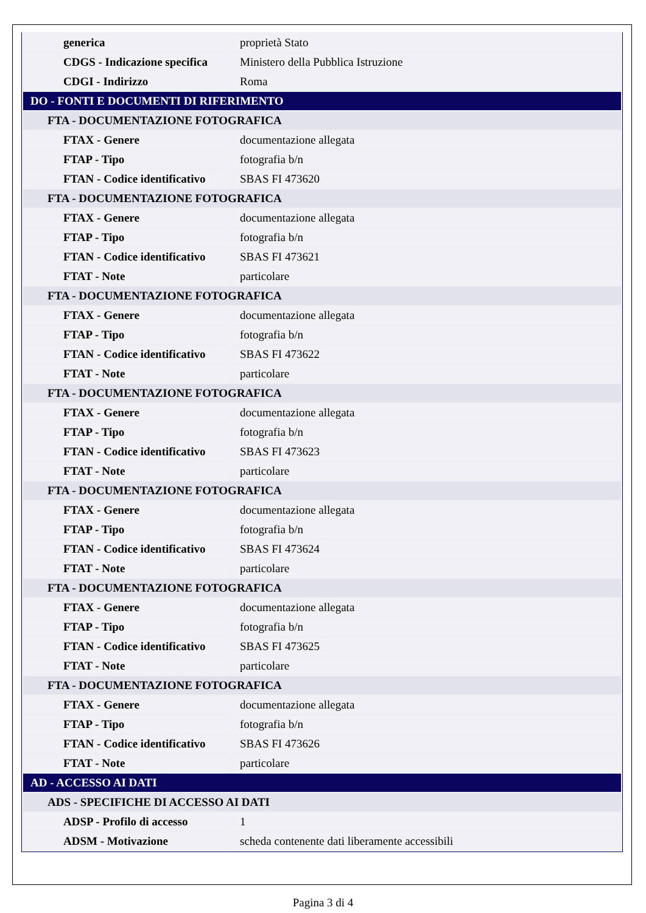| generica | proprietà Stato |
| CDGS - Indicazione specifica | Ministero della Pubblica Istruzione |
| CDGI - Indirizzo | Roma |
| DO - FONTI E DOCUMENTI DI RIFERIMENTO | |
| FTA - DOCUMENTAZIONE FOTOGRAFICA | |
| FTAX - Genere | documentazione allegata |
| FTAP - Tipo | fotografia b/n |
| FTAN - Codice identificativo | SBAS FI 473620 |
| FTA - DOCUMENTAZIONE FOTOGRAFICA | |
| FTAX - Genere | documentazione allegata |
| FTAP - Tipo | fotografia b/n |
| FTAN - Codice identificativo | SBAS FI 473621 |
| FTAT - Note | particolare |
| FTA - DOCUMENTAZIONE FOTOGRAFICA | |
| FTAX - Genere | documentazione allegata |
| FTAP - Tipo | fotografia b/n |
| FTAN - Codice identificativo | SBAS FI 473622 |
| FTAT - Note | particolare |
| FTA - DOCUMENTAZIONE FOTOGRAFICA | |
| FTAX - Genere | documentazione allegata |
| FTAP - Tipo | fotografia b/n |
| FTAN - Codice identificativo | SBAS FI 473623 |
| FTAT - Note | particolare |
| FTA - DOCUMENTAZIONE FOTOGRAFICA | |
| FTAX - Genere | documentazione allegata |
| FTAP - Tipo | fotografia b/n |
| FTAN - Codice identificativo | SBAS FI 473624 |
| FTAT - Note | particolare |
| FTA - DOCUMENTAZIONE FOTOGRAFICA | |
| FTAX - Genere | documentazione allegata |
| FTAP - Tipo | fotografia b/n |
| FTAN - Codice identificativo | SBAS FI 473625 |
| FTAT - Note | particolare |
| FTA - DOCUMENTAZIONE FOTOGRAFICA | |
| FTAX - Genere | documentazione allegata |
| FTAP - Tipo | fotografia b/n |
| FTAN - Codice identificativo | SBAS FI 473626 |
| FTAT - Note | particolare |
| AD - ACCESSO AI DATI | |
| ADS - SPECIFICHE DI ACCESSO AI DATI | |
| ADSP - Profilo di accesso | 1 |
| ADSM - Motivazione | scheda contenente dati liberamente accessibili |
Pagina 3 di 4